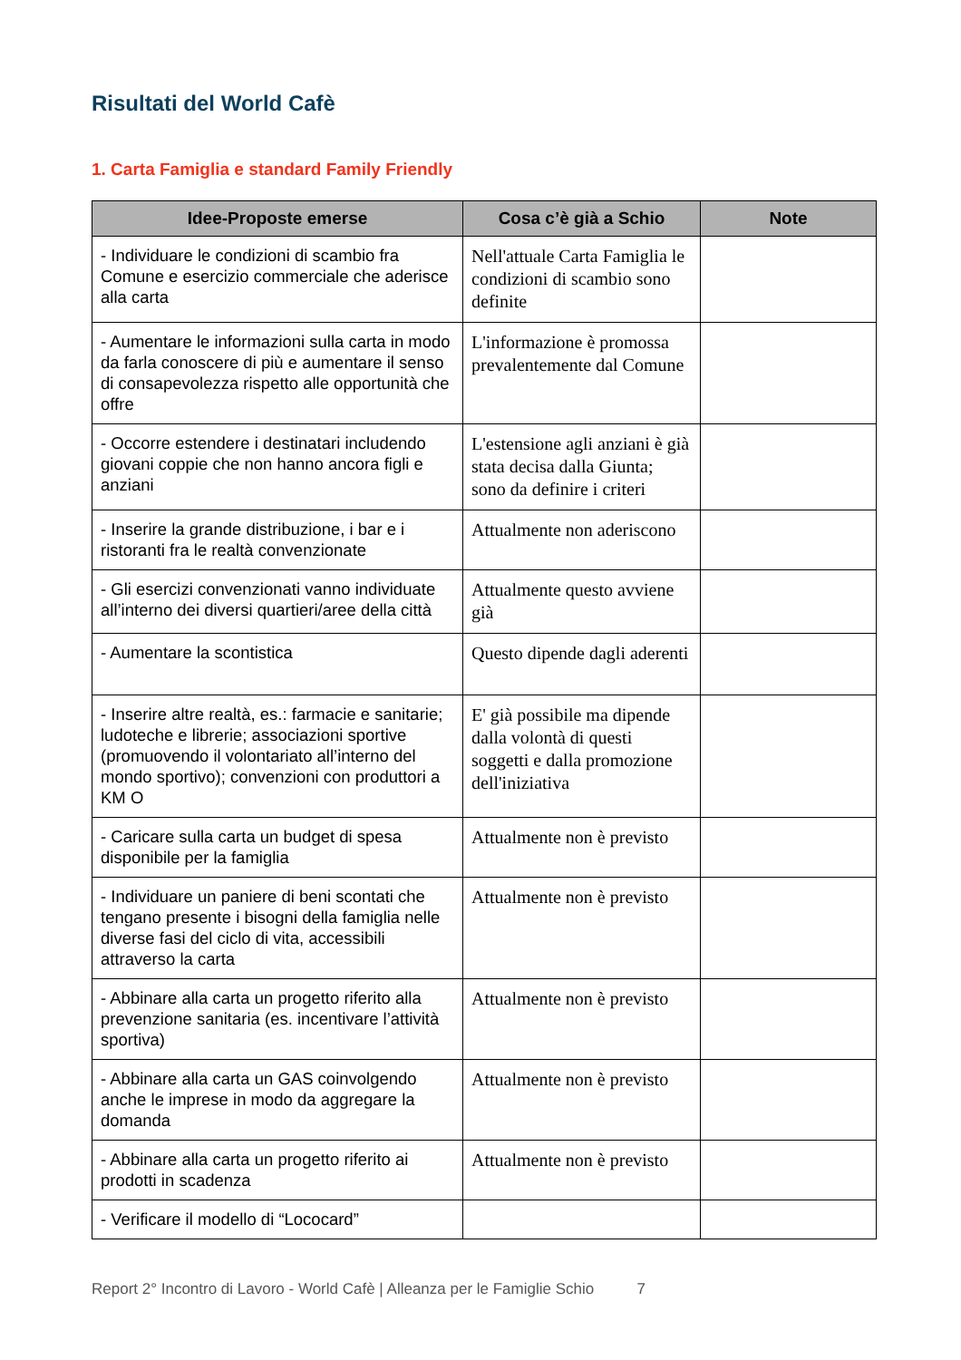Risultati del World Cafè
1. Carta Famiglia e standard Family Friendly
| Idee-Proposte emerse | Cosa c’è già a Schio | Note |
| --- | --- | --- |
| - Individuare le condizioni di scambio fra Comune e esercizio commerciale che aderisce alla carta | Nell'attuale Carta Famiglia le condizioni di scambio sono definite | |
| - Aumentare le informazioni sulla carta in modo da farla conoscere di più e aumentare il senso di consapevolezza rispetto alle opportunità che offre | L'informazione è promossa prevalentemente dal Comune | |
| - Occorre estendere i destinatari includendo giovani coppie che non hanno ancora figli e anziani | L'estensione agli anziani è già stata decisa dalla Giunta; sono da definire i criteri | |
| - Inserire la grande distribuzione, i bar e i ristoranti fra le realtà convenzionate | Attualmente non aderiscono | |
| - Gli esercizi convenzionati vanno individuate all’interno dei diversi quartieri/aree della città | Attualmente questo avviene già | |
| - Aumentare la scontistica | Questo dipende dagli aderenti | |
| - Inserire altre realtà, es.: farmacie e sanitarie; ludoteche e librerie; associazioni sportive (promuovendo il volontariato all’interno del mondo sportivo); convenzioni con produttori a KM O | E' già possibile ma dipende dalla volontà di questi soggetti e dalla promozione dell'iniziativa | |
| - Caricare sulla carta un budget di spesa disponibile per la famiglia | Attualmente non è previsto | |
| - Individuare un paniere di beni scontati che tengano presente i bisogni della famiglia nelle diverse fasi del ciclo di vita, accessibili attraverso la carta | Attualmente non è previsto | |
| - Abbinare alla carta un progetto riferito alla prevenzione sanitaria (es. incentivare l’attività sportiva) | Attualmente non è previsto | |
| - Abbinare alla carta un GAS coinvolgendo anche le imprese in modo da aggregare la domanda | Attualmente non è previsto | |
| - Abbinare alla carta un progetto riferito ai prodotti in scadenza | Attualmente non è previsto | |
| - Verificare il modello di “Lococard” | | |
Report 2° Incontro di Lavoro - World Cafè | Alleanza per le Famiglie Schio 7